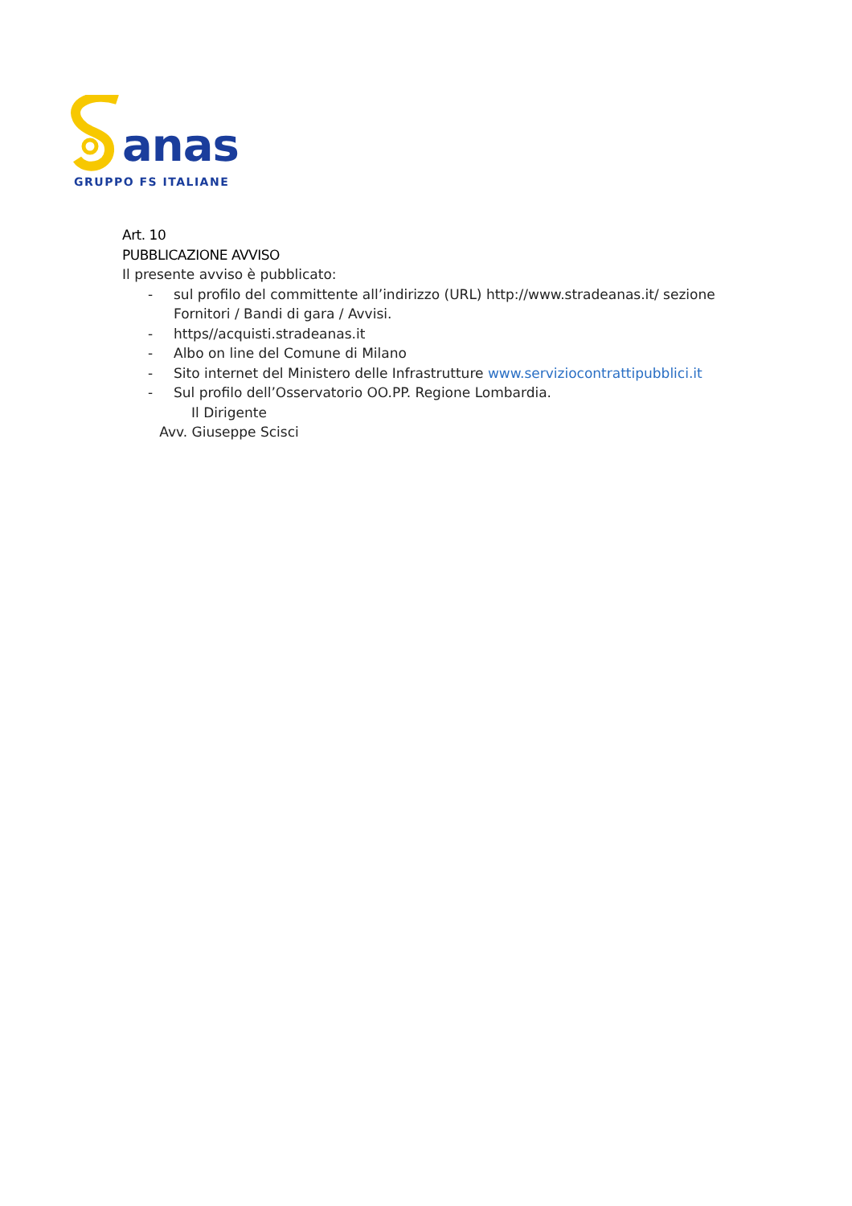anas
GRUPPO FS ITALIANE
Art. 10
PUBBLICAZIONE AVVISO
Il presente avviso è pubblicato:
- sul profilo del committente all’indirizzo (URL) http://www.stradeanas.it/ sezione Fornitori / Bandi di gara / Avvisi.
- https//acquisti.stradeanas.it
- Albo on line del Comune di Milano
- Sito internet del Ministero delle Infrastrutture www.serviziocontrattipubblici.it
- Sul profilo dell’Osservatorio OO.PP. Regione Lombardia.
Il Dirigente
Avv. Giuseppe Scisci